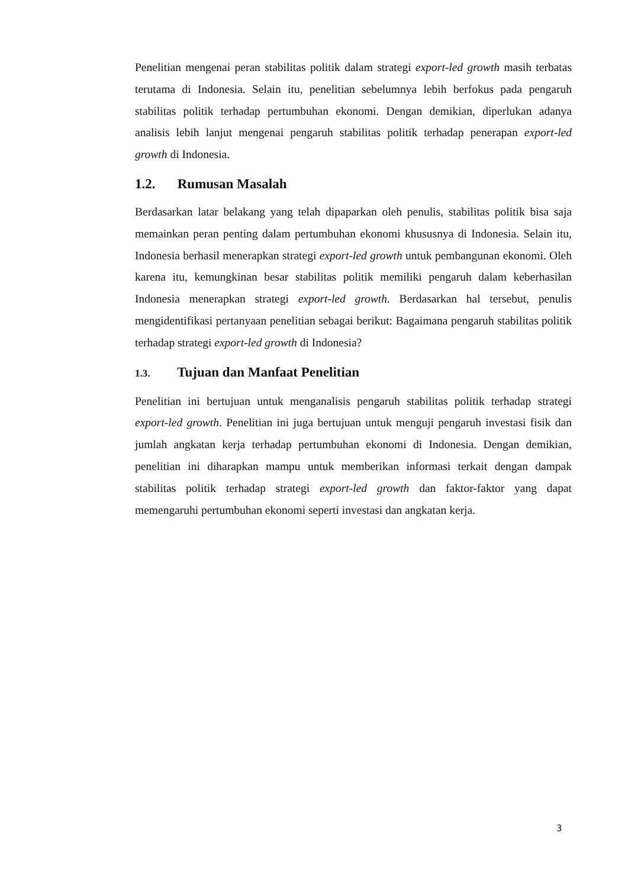Penelitian mengenai peran stabilitas politik dalam strategi export-led growth masih terbatas terutama di Indonesia. Selain itu, penelitian sebelumnya lebih berfokus pada pengaruh stabilitas politik terhadap pertumbuhan ekonomi. Dengan demikian, diperlukan adanya analisis lebih lanjut mengenai pengaruh stabilitas politik terhadap penerapan export-led growth di Indonesia.
1.2. Rumusan Masalah
Berdasarkan latar belakang yang telah dipaparkan oleh penulis, stabilitas politik bisa saja memainkan peran penting dalam pertumbuhan ekonomi khususnya di Indonesia. Selain itu, Indonesia berhasil menerapkan strategi export-led growth untuk pembangunan ekonomi. Oleh karena itu, kemungkinan besar stabilitas politik memiliki pengaruh dalam keberhasilan Indonesia menerapkan strategi export-led growth. Berdasarkan hal tersebut, penulis mengidentifikasi pertanyaan penelitian sebagai berikut: Bagaimana pengaruh stabilitas politik terhadap strategi export-led growth di Indonesia?
1.3. Tujuan dan Manfaat Penelitian
Penelitian ini bertujuan untuk menganalisis pengaruh stabilitas politik terhadap strategi export-led growth. Penelitian ini juga bertujuan untuk menguji pengaruh investasi fisik dan jumlah angkatan kerja terhadap pertumbuhan ekonomi di Indonesia. Dengan demikian, penelitian ini diharapkan mampu untuk memberikan informasi terkait dengan dampak stabilitas politik terhadap strategi export-led growth dan faktor-faktor yang dapat memengaruhi pertumbuhan ekonomi seperti investasi dan angkatan kerja.
3